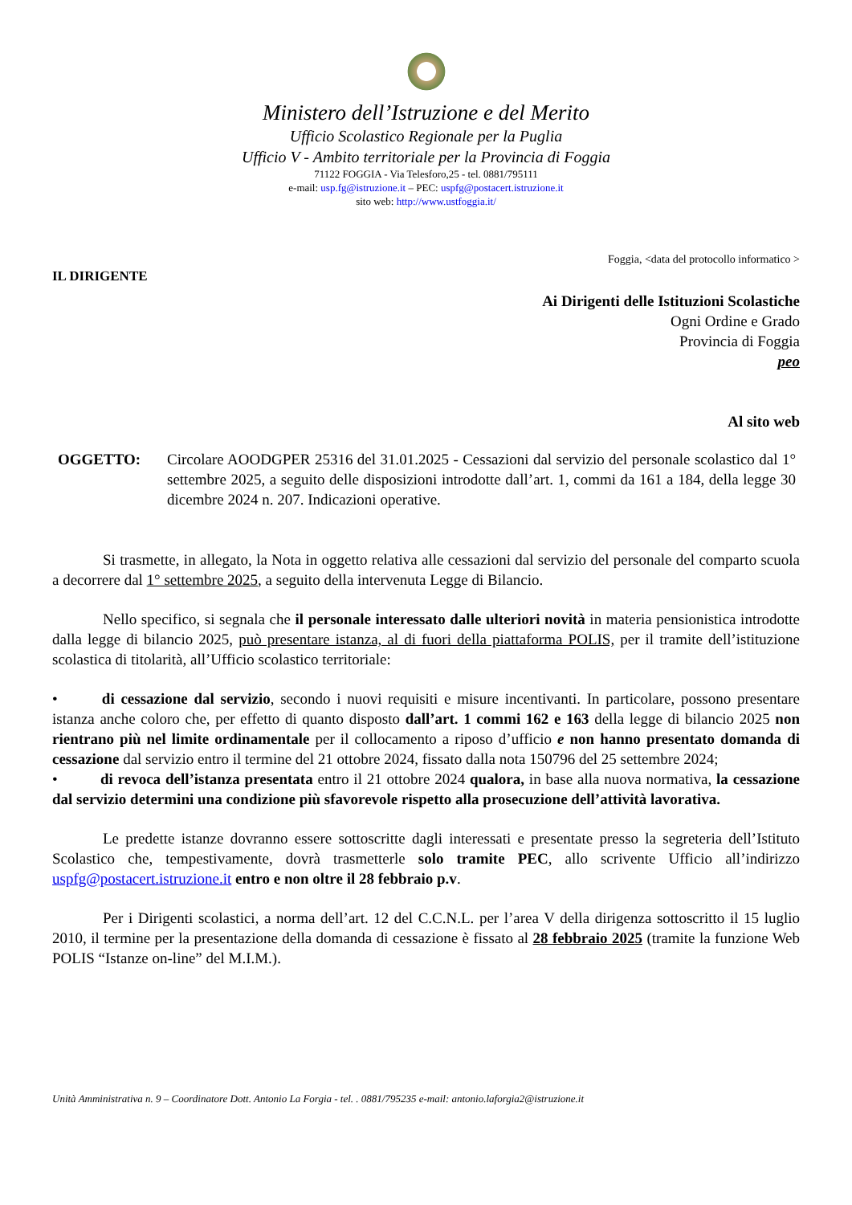Ministero dell’Istruzione e del Merito
Ufficio Scolastico Regionale per la Puglia
Ufficio V - Ambito territoriale per la Provincia di Foggia
71122 FOGGIA - Via Telesforo,25 - tel. 0881/795111
e-mail: usp.fg@istruzione.it – PEC: uspfg@postacert.istruzione.it
sito web: http://www.ustfoggia.it/
Foggia, <data del protocollo informatico >
IL DIRIGENTE
Ai Dirigenti delle Istituzioni Scolastiche
Ogni Ordine e Grado
Provincia di Foggia
peo
Al sito web
OGGETTO: Circolare AOODGPER 25316 del 31.01.2025 - Cessazioni dal servizio del personale scolastico dal 1° settembre 2025, a seguito delle disposizioni introdotte dall’art. 1, commi da 161 a 184, della legge 30 dicembre 2024 n. 207. Indicazioni operative.
Si trasmette, in allegato, la Nota in oggetto relativa alle cessazioni dal servizio del personale del comparto scuola a decorrere dal 1° settembre 2025, a seguito della intervenuta Legge di Bilancio.
Nello specifico, si segnala che il personale interessato dalle ulteriori novità in materia pensionistica introdotte dalla legge di bilancio 2025, può presentare istanza, al di fuori della piattaforma POLIS, per il tramite dell’istituzione scolastica di titolarità, all’Ufficio scolastico territoriale:
•    di cessazione dal servizio, secondo i nuovi requisiti e misure incentivanti. In particolare, possono presentare istanza anche coloro che, per effetto di quanto disposto dall’art. 1 commi 162 e 163 della legge di bilancio 2025 non rientrano più nel limite ordinamentale per il collocamento a riposo d’ufficio e non hanno presentato domanda di cessazione dal servizio entro il termine del 21 ottobre 2024, fissato dalla nota 150796 del 25 settembre 2024;
•    di revoca dell’istanza presentata entro il 21 ottobre 2024 qualora, in base alla nuova normativa, la cessazione dal servizio determini una condizione più sfavorevole rispetto alla prosecuzione dell’attività lavorativa.
Le predette istanze dovranno essere sottoscritte dagli interessati e presentate presso la segreteria dell’Istituto Scolastico che, tempestivamente, dovrà trasmetterle solo tramite PEC, allo scrivente Ufficio all’indirizzo uspfg@postacert.istruzione.it entro e non oltre il 28 febbraio p.v.
Per i Dirigenti scolastici, a norma dell’art. 12 del C.C.N.L. per l’area V della dirigenza sottoscritto il 15 luglio 2010, il termine per la presentazione della domanda di cessazione è fissato al 28 febbraio 2025 (tramite la funzione Web POLIS “Istanze on-line” del M.I.M.).
Unità Amministrativa n. 9 – Coordinatore Dott. Antonio La Forgia - tel. . 0881/795235 e-mail: antonio.laforgia2@istruzione.it